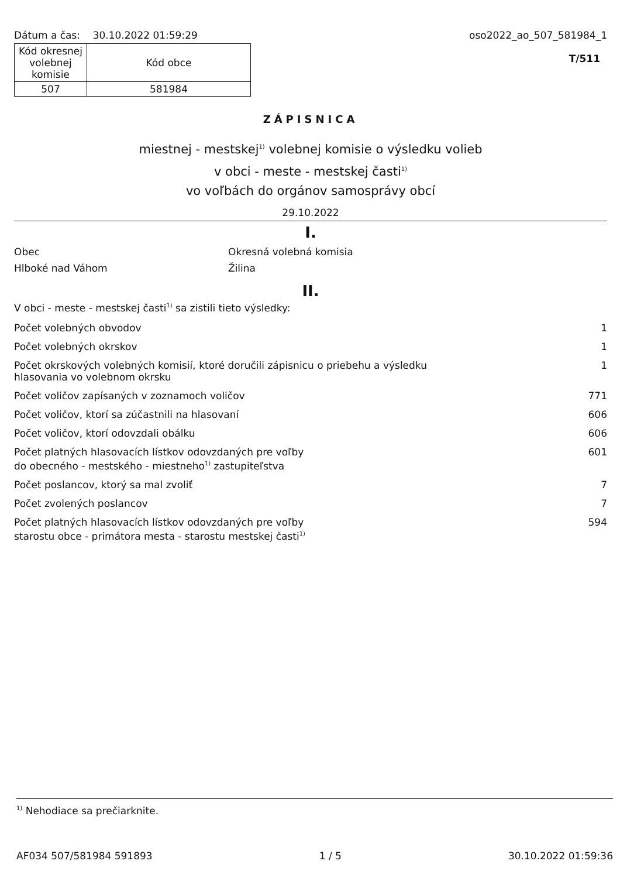Dátum a čas: 30.10.2022 01:59:29
| Kód okresnej volebnej komisie | Kód obce |
| 507 | 581984 |
oso2022_ao_507_581984_1
T/511
ZÁPISNICA
miestnej - mestskej<sup>1)</sup> volebnej komisie o výsledku volieb
v obci - meste - mestskej časti<sup>1)</sup>
vo voľbách do orgánov samosprávy obcí
29.10.2022
I.
Obec
Hlboké nad Váhom
Okresná volebná komisia
Žilina
II.
V obci - meste - mestskej časti<sup>1)</sup> sa zistili tieto výsledky:
| Počet volebných obvodov | 1 |
| Počet volebných okrskov | 1 |
| Počet okrskových volebných komisií, ktoré doručili zápisnicu o priebehu a výsledku hlasovania vo volebnom okrsku | 1 |
| Počet voličov zapísaných v zoznamoch voličov | 771 |
| Počet voličov, ktorí sa zúčastnili na hlasovaní | 606 |
| Počet voličov, ktorí odovzdali obálku | 606 |
| Počet platných hlasovacích lístkov odovzdaných pre voľby do obecného - mestského - miestneho<sup>1)</sup> zastupiteľstva | 601 |
| Počet poslancov, ktorý sa mal zvoliť | 7 |
| Počet zvolených poslancov | 7 |
| Počet platných hlasovacích lístkov odovzdaných pre voľby starostu obce - primátora mesta - starostu mestskej časti<sup>1)</sup> | 594 |
<sup>1)</sup> Nehodiace sa prečiarknite.
AF034 507/581984 591893 1 / 5 30.10.2022 01:59:36